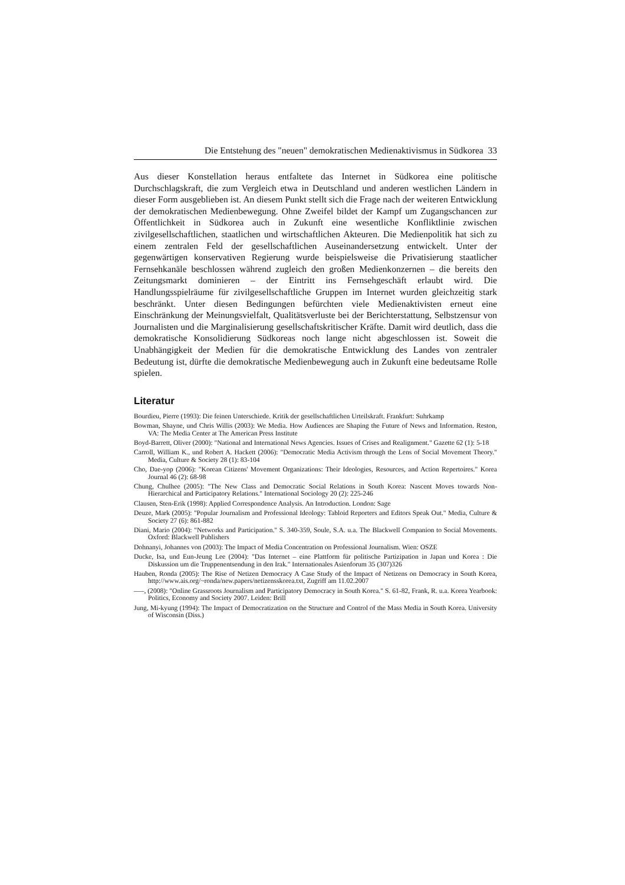Die Entstehung des "neuen" demokratischen Medienaktivismus in Südkorea 33
Aus dieser Konstellation heraus entfaltete das Internet in Südkorea eine politische Durchschlagskraft, die zum Vergleich etwa in Deutschland und anderen westlichen Ländern in dieser Form ausgeblieben ist. An diesem Punkt stellt sich die Frage nach der weiteren Entwicklung der demokratischen Medienbewegung. Ohne Zweifel bildet der Kampf um Zugangschancen zur Öffentlichkeit in Südkorea auch in Zukunft eine wesentliche Konfliktlinie zwischen zivilgesellschaftlichen, staatlichen und wirtschaftlichen Akteuren. Die Medienpolitik hat sich zu einem zentralen Feld der gesellschaftlichen Auseinandersetzung entwickelt. Unter der gegenwärtigen konservativen Regierung wurde beispielsweise die Privatisierung staatlicher Fernsehkanäle beschlossen während zugleich den großen Medienkonzernen – die bereits den Zeitungsmarkt dominieren – der Eintritt ins Fernsehgeschäft erlaubt wird. Die Handlungsspielräume für zivilgesellschaftliche Gruppen im Internet wurden gleichzeitig stark beschränkt. Unter diesen Bedingungen befürchten viele Medienaktivisten erneut eine Einschränkung der Meinungsvielfalt, Qualitätsverluste bei der Berichterstattung, Selbstzensur von Journalisten und die Marginalisierung gesellschaftskritischer Kräfte. Damit wird deutlich, dass die demokratische Konsolidierung Südkoreas noch lange nicht abgeschlossen ist. Soweit die Unabhängigkeit der Medien für die demokratische Entwicklung des Landes von zentraler Bedeutung ist, dürfte die demokratische Medienbewegung auch in Zukunft eine bedeutsame Rolle spielen.
Literatur
Bourdieu, Pierre (1993): Die feinen Unterschiede. Kritik der gesellschaftlichen Urteilskraft. Frankfurt: Suhrkamp
Bowman, Shayne, und Chris Willis (2003): We Media. How Audiences are Shaping the Future of News and Information. Reston, VA: The Media Center at The American Press Institute
Boyd-Barrett, Oliver (2000): "National and International News Agencies. Issues of Crises and Realignment." Gazette 62 (1): 5-18
Carroll, William K., und Robert A. Hackett (2006): "Democratic Media Activism through the Lens of Social Movement Theory." Media, Culture & Society 28 (1): 83-104
Cho, Dae-yop (2006): "Korean Citizens' Movement Organizations: Their Ideologies, Resources, and Action Repertoires." Korea Journal 46 (2): 68-98
Chung, Chulhee (2005): "The New Class and Democratic Social Relations in South Korea: Nascent Moves towards Non-Hierarchical and Participatory Relations." International Sociology 20 (2): 225-246
Clausen, Sten-Erik (1998): Applied Correspondence Analysis. An Introduction. London: Sage
Deuze, Mark (2005): "Popular Journalism and Professional Ideology: Tabloid Reporters and Editors Speak Out." Media, Culture & Society 27 (6): 861-882
Diani, Mario (2004): "Networks and Participation." S. 340-359, Soule, S.A. u.a. The Blackwell Companion to Social Movements. Oxford: Blackwell Publishers
Dohnanyi, Johannes von (2003): The Impact of Media Concentration on Professional Journalism. Wien: OSZE
Ducke, Isa, und Eun-Jeung Lee (2004): "Das Internet – eine Plattform für politische Partizipation in Japan und Korea : Die Diskussion um die Truppenentsendung in den Irak." Internationales Asienforum 35 (307)326
Hauben, Ronda (2005): The Rise of Netizen Democracy A Case Study of the Impact of Netizens on Democracy in South Korea, http://www.ais.org/~ronda/new.papers/netizensskorea.txt, Zugriff am 11.02.2007
–––, (2008): "Online Grassroots Journalism and Participatory Democracy in South Korea." S. 61-82, Frank, R. u.a. Korea Yearbook: Politics, Economy and Society 2007. Leiden: Brill
Jung, Mi-kyung (1994): The Impact of Democratization on the Structure and Control of the Mass Media in South Korea. University of Wisconsin (Diss.)